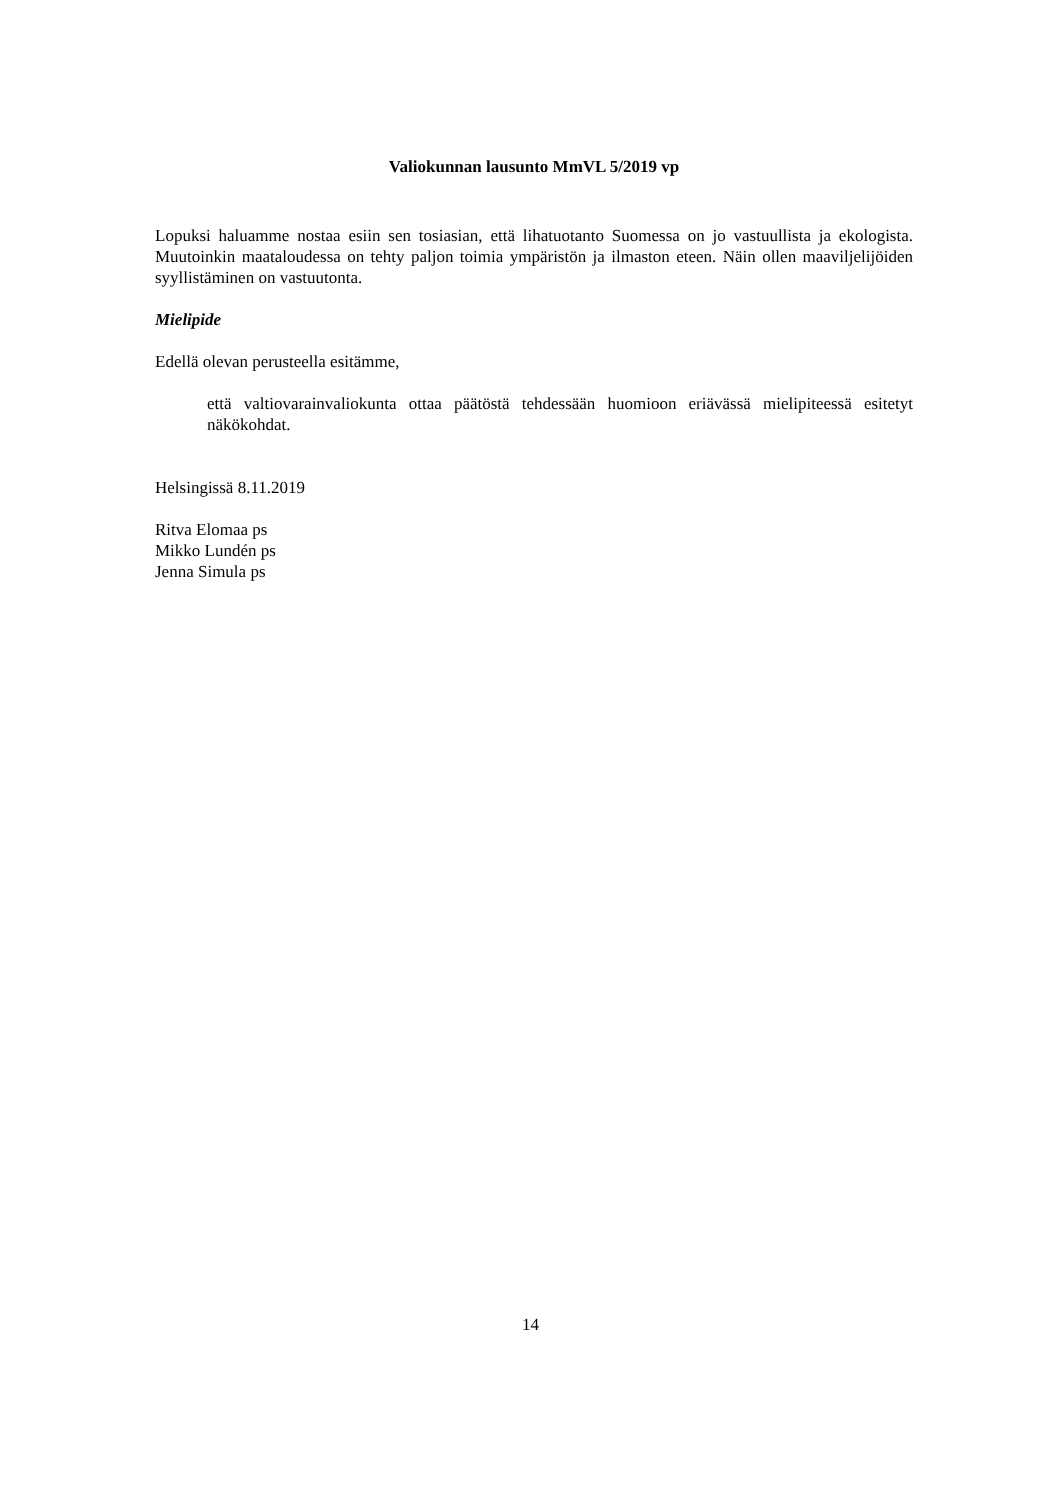Valiokunnan lausunto MmVL 5/2019 vp
Lopuksi haluamme nostaa esiin sen tosiasian, että lihatuotanto Suomessa on jo vastuullista ja ekologista. Muutoinkin maataloudessa on tehty paljon toimia ympäristön ja ilmaston eteen. Näin ollen maaviljelijöiden syyllistäminen on vastuutonta.
Mielipide
Edellä olevan perusteella esitämme,
että valtiovarainvaliokunta ottaa päätöstä tehdessään huomioon eriävässä mielipiteessä esitetyt näkökohdat.
Helsingissä 8.11.2019
Ritva Elomaa ps
Mikko Lundén ps
Jenna Simula ps
14